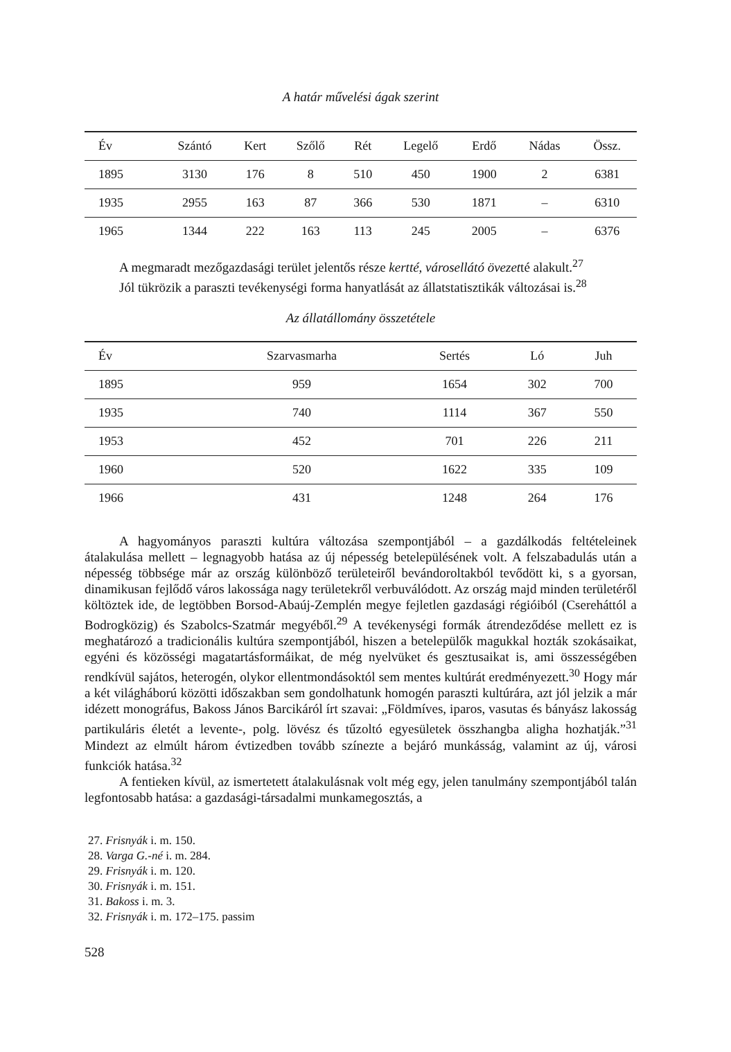A határ művelési ágak szerint
| Év | Szántó | Kert | Szőlő | Rét | Legelő | Erdő | Nádas | Össz. |
| --- | --- | --- | --- | --- | --- | --- | --- | --- |
| 1895 | 3130 | 176 | 8 | 510 | 450 | 1900 | 2 | 6381 |
| 1935 | 2955 | 163 | 87 | 366 | 530 | 1871 | – | 6310 |
| 1965 | 1344 | 222 | 163 | 113 | 245 | 2005 | – | 6376 |
A megmaradt mezőgazdasági terület jelentős része kertté, városellátó övezetté alakult.<sup>27</sup>
Jól tükrözik a paraszti tevékenységi forma hanyatlását az állatstatisztikák változásai is.<sup>28</sup>
Az állatállomány összetétele
| Év | Szarvasmarha | Sertés | Ló | Juh |
| --- | --- | --- | --- | --- |
| 1895 | 959 | 1654 | 302 | 700 |
| 1935 | 740 | 1114 | 367 | 550 |
| 1953 | 452 | 701 | 226 | 211 |
| 1960 | 520 | 1622 | 335 | 109 |
| 1966 | 431 | 1248 | 264 | 176 |
A hagyományos paraszti kultúra változása szempontjából – a gazdálkodás feltételeinek átalakulása mellett – legnagyobb hatása az új népesség betelepülésének volt. A felszabadulás után a népesség többsége már az ország különböző területeiről bevándoroltakból tevődött ki, s a gyorsan, dinamikusan fejlődő város lakossága nagy területekről verbuválódott. Az ország majd minden területéről költöztek ide, de legtöbben Borsod-Abaúj-Zemplén megye fejletlen gazdasági régióiból (Csereháttól a Bodrogközig) és Szabolcs-Szatmár megyéből.<sup>29</sup> A tevékenységi formák átrendeződése mellett ez is meghatározó a tradicionális kultúra szempontjából, hiszen a betelepülők magukkal hozták szokásaikat, egyéni és közösségi magatartásformáikat, de még nyelvüket és gesztusaikat is, ami összességében rendkívül sajátos, heterogén, olykor ellentmondásoktól sem mentes kultúrát eredményezett.<sup>30</sup> Hogy már a két világháború közötti időszakban sem gondolhatunk homogén paraszti kultúrára, azt jól jelzik a már idézett monográfus, Bakoss János Barcikáról írt szavai: „Földmíves, iparos, vasutas és bányász lakosság partikuláris életét a levente-, polg. lövész és tűzoltó egyesületek összhangba aligha hozhatják.”<sup>31</sup> Mindezt az elmúlt három évtizedben tovább színezte a bejáró munkásság, valamint az új, városi funkciók hatása.<sup>32</sup>
A fentieken kívül, az ismertetett átalakulásnak volt még egy, jelen tanulmány szempontjából talán legfontosabb hatása: a gazdasági-társadalmi munkamegosztás, a
27. Frisnyák i. m. 150.
28. Varga G.-né i. m. 284.
29. Frisnyák i. m. 120.
30. Frisnyák i. m. 151.
31. Bakoss i. m. 3.
32. Frisnyák i. m. 172–175. passim
528